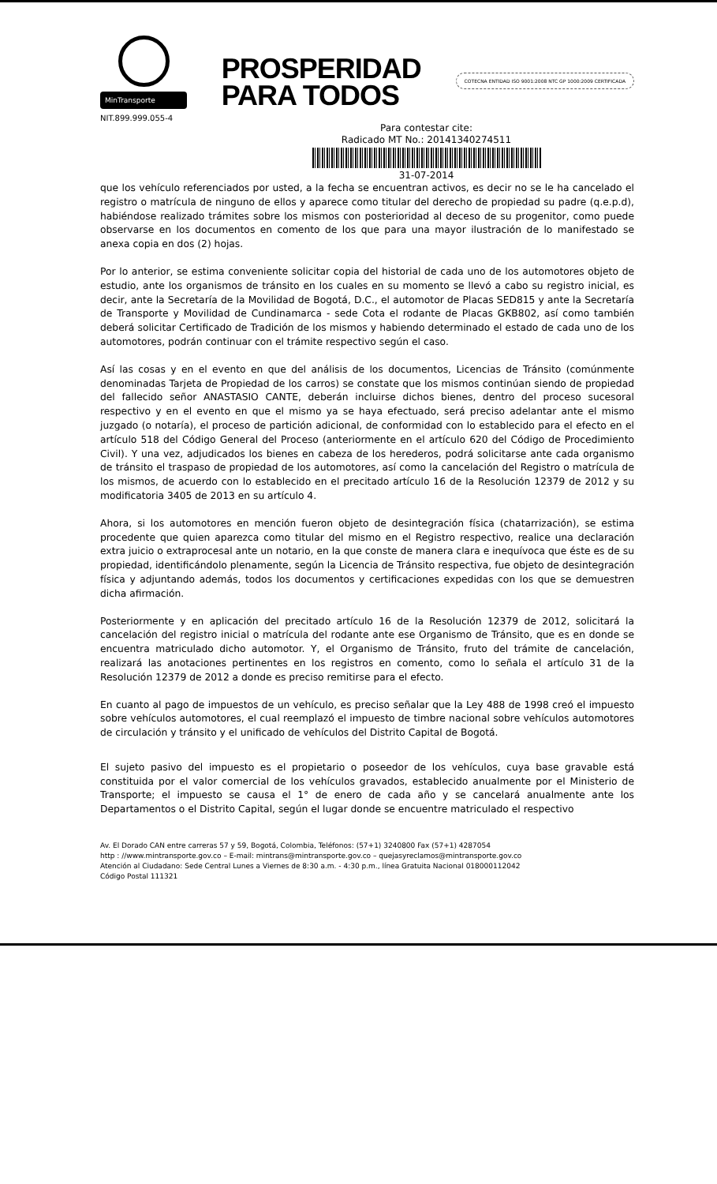MinTransporte
PROSPERIDAD
PARA TODOS
COTECNA ENTIDAD ISO 9001:2008 NTC GP 1000:2009 CERTIFICADA
NIT.899.999.055-4
Para contestar cite:
Radicado MT No.: 20141340274511
31-07-2014
que los vehículo referenciados por usted, a la fecha se encuentran activos, es decir no se le ha cancelado el registro o matrícula de ninguno de ellos y aparece como titular del derecho de propiedad su padre (q.e.p.d), habiéndose realizado trámites sobre los mismos con posterioridad al deceso de su progenitor, como puede observarse en los documentos en comento de los que para una mayor ilustración de lo manifestado se anexa copia en dos (2) hojas.
Por lo anterior, se estima conveniente solicitar copia del historial de cada uno de los automotores objeto de estudio, ante los organismos de tránsito en los cuales en su momento se llevó a cabo su registro inicial, es decir, ante la Secretaría de la Movilidad de Bogotá, D.C., el automotor de Placas SED815 y ante la Secretaría de Transporte y Movilidad de Cundinamarca - sede Cota el rodante de Placas GKB802, así como también deberá solicitar Certificado de Tradición de los mismos y habiendo determinado el estado de cada uno de los automotores, podrán continuar con el trámite respectivo según el caso.
Así las cosas y en el evento en que del análisis de los documentos, Licencias de Tránsito (comúnmente denominadas Tarjeta de Propiedad de los carros) se constate que los mismos continúan siendo de propiedad del fallecido señor ANASTASIO CANTE, deberán incluirse dichos bienes, dentro del proceso sucesoral respectivo y en el evento en que el mismo ya se haya efectuado, será preciso adelantar ante el mismo juzgado (o notaría), el proceso de partición adicional, de conformidad con lo establecido para el efecto en el artículo 518 del Código General del Proceso (anteriormente en el artículo 620 del Código de Procedimiento Civil). Y una vez, adjudicados los bienes en cabeza de los herederos, podrá solicitarse ante cada organismo de tránsito el traspaso de propiedad de los automotores, así como la cancelación del Registro o matrícula de los mismos, de acuerdo con lo establecido en el precitado artículo 16 de la Resolución 12379 de 2012 y su modificatoria 3405 de 2013 en su artículo 4.
Ahora, si los automotores en mención fueron objeto de desintegración física (chatarrización), se estima procedente que quien aparezca como titular del mismo en el Registro respectivo, realice una declaración extra juicio o extraprocesal ante un notario, en la que conste de manera clara e inequívoca que éste es de su propiedad, identificándolo plenamente, según la Licencia de Tránsito respectiva, fue objeto de desintegración física y adjuntando además, todos los documentos y certificaciones expedidas con los que se demuestren dicha afirmación.
Posteriormente y en aplicación del precitado artículo 16 de la Resolución 12379 de 2012, solicitará la cancelación del registro inicial o matrícula del rodante ante ese Organismo de Tránsito, que es en donde se encuentra matriculado dicho automotor. Y, el Organismo de Tránsito, fruto del trámite de cancelación, realizará las anotaciones pertinentes en los registros en comento, como lo señala el artículo 31 de la Resolución 12379 de 2012 a donde es preciso remitirse para el efecto.
En cuanto al pago de impuestos de un vehículo, es preciso señalar que la Ley 488 de 1998 creó el impuesto sobre vehículos automotores, el cual reemplazó el impuesto de timbre nacional sobre vehículos automotores de circulación y tránsito y el unificado de vehículos del Distrito Capital de Bogotá.
El sujeto pasivo del impuesto es el propietario o poseedor de los vehículos, cuya base gravable está constituida por el valor comercial de los vehículos gravados, establecido anualmente por el Ministerio de Transporte; el impuesto se causa el 1° de enero de cada año y se cancelará anualmente ante los Departamentos o el Distrito Capital, según el lugar donde se encuentre matriculado el respectivo
Av. El Dorado CAN entre carreras 57 y 59, Bogotá, Colombia, Teléfonos: (57+1) 3240800 Fax (57+1) 4287054
http : //www.mintransporte.gov.co – E-mail: mintrans@mintransporte.gov.co – quejasyreclamos@mintransporte.gov.co
Atención al Ciudadano: Sede Central Lunes a Viernes de 8:30 a.m. - 4:30 p.m., línea Gratuita Nacional 018000112042
Código Postal 111321